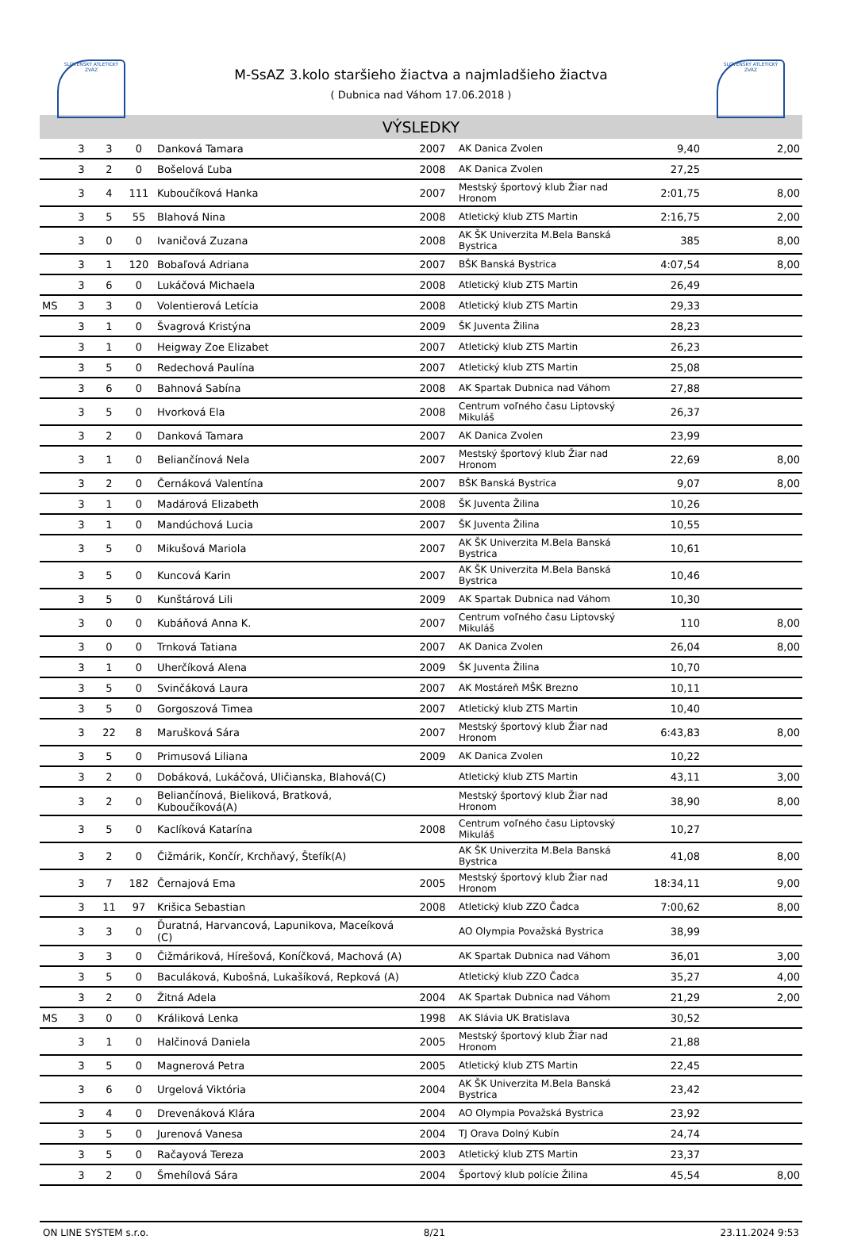SLOVENSKÝ ATLETICKÝ ZVÄZ
SLOVENSKÝ ATLETICKÝ ZVÄZ
M-SsAZ 3.kolo staršieho žiactva a najmladšieho žiactva
( Dubnica nad Váhom 17.06.2018 )
VÝSLEDKY
| | 3 | 3 | 0 | Danková Tamara | 2007 | AK Danica Zvolen | 9,40 | 2,00 |
| | 3 | 2 | 0 | Bošelová Ľuba | 2008 | AK Danica Zvolen | 27,25 | |
| | 3 | 4 | 111 | Kuboučíková Hanka | 2007 | Mestský športový klub Žiar nad Hronom | 2:01,75 | 8,00 |
| | 3 | 5 | 55 | Blahová Nina | 2008 | Atletický klub ZTS Martin | 2:16,75 | 2,00 |
| | 3 | 0 | 0 | Ivaničová Zuzana | 2008 | AK ŠK Univerzita M.Bela Banská Bystrica | 385 | 8,00 |
| | 3 | 1 | 120 | Bobaľová Adriana | 2007 | BŠK Banská Bystrica | 4:07,54 | 8,00 |
| | 3 | 6 | 0 | Lukáčová Michaela | 2008 | Atletický klub ZTS Martin | 26,49 | |
| MS | 3 | 3 | 0 | Volentierová Letícia | 2008 | Atletický klub ZTS Martin | 29,33 | |
| | 3 | 1 | 0 | Švagrová Kristýna | 2009 | ŠK Juventa Žilina | 28,23 | |
| | 3 | 1 | 0 | Heigway Zoe Elizabet | 2007 | Atletický klub ZTS Martin | 26,23 | |
| | 3 | 5 | 0 | Redechová Paulína | 2007 | Atletický klub ZTS Martin | 25,08 | |
| | 3 | 6 | 0 | Bahnová Sabína | 2008 | AK Spartak Dubnica nad Váhom | 27,88 | |
| | 3 | 5 | 0 | Hvorková Ela | 2008 | Centrum voľného času Liptovský Mikuláš | 26,37 | |
| | 3 | 2 | 0 | Danková Tamara | 2007 | AK Danica Zvolen | 23,99 | |
| | 3 | 1 | 0 | Beliančínová Nela | 2007 | Mestský športový klub Žiar nad Hronom | 22,69 | 8,00 |
| | 3 | 2 | 0 | Černáková Valentína | 2007 | BŠK Banská Bystrica | 9,07 | 8,00 |
| | 3 | 1 | 0 | Madárová Elizabeth | 2008 | ŠK Juventa Žilina | 10,26 | |
| | 3 | 1 | 0 | Mandúchová Lucia | 2007 | ŠK Juventa Žilina | 10,55 | |
| | 3 | 5 | 0 | Mikušová Mariola | 2007 | AK ŠK Univerzita M.Bela Banská Bystrica | 10,61 | |
| | 3 | 5 | 0 | Kuncová Karin | 2007 | AK ŠK Univerzita M.Bela Banská Bystrica | 10,46 | |
| | 3 | 5 | 0 | Kunštárová Lili | 2009 | AK Spartak Dubnica nad Váhom | 10,30 | |
| | 3 | 0 | 0 | Kubáňová Anna K. | 2007 | Centrum voľného času Liptovský Mikuláš | 110 | 8,00 |
| | 3 | 0 | 0 | Trnková Tatiana | 2007 | AK Danica Zvolen | 26,04 | 8,00 |
| | 3 | 1 | 0 | Uherčíková Alena | 2009 | ŠK Juventa Žilina | 10,70 | |
| | 3 | 5 | 0 | Svinčáková Laura | 2007 | AK Mostáreň MŠK Brezno | 10,11 | |
| | 3 | 5 | 0 | Gorgoszová Timea | 2007 | Atletický klub ZTS Martin | 10,40 | |
| | 3 | 22 | 8 | Marušková Sára | 2007 | Mestský športový klub Žiar nad Hronom | 6:43,83 | 8,00 |
| | 3 | 5 | 0 | Primusová Liliana | 2009 | AK Danica Zvolen | 10,22 | |
| | 3 | 2 | 0 | Dobáková, Lukáčová, Uličianska, Blahová(C) | | Atletický klub ZTS Martin | 43,11 | 3,00 |
| | 3 | 2 | 0 | Beliančínová, Bieliková, Bratková, Kuboučíková(A) | | Mestský športový klub Žiar nad Hronom | 38,90 | 8,00 |
| | 3 | 5 | 0 | Kaclíková Katarína | 2008 | Centrum voľného času Liptovský Mikuláš | 10,27 | |
| | 3 | 2 | 0 | Čižmárik, Končír, Krchňavý, Štefík(A) | | AK ŠK Univerzita M.Bela Banská Bystrica | 41,08 | 8,00 |
| | 3 | 7 | 182 | Černajová Ema | 2005 | Mestský športový klub Žiar nad Hronom | 18:34,11 | 9,00 |
| | 3 | 11 | 97 | Krišica Sebastian | 2008 | Atletický klub ZZO Čadca | 7:00,62 | 8,00 |
| | 3 | 3 | 0 | Ďuratná, Harvancová, Lapunikova, Maceíková (C) | | AO Olympia Považská Bystrica | 38,99 | |
| | 3 | 3 | 0 | Čižmáriková, Hírešová, Koníčková, Machová (A) | | AK Spartak Dubnica nad Váhom | 36,01 | 3,00 |
| | 3 | 5 | 0 | Baculáková, Kubošná, Lukašíková, Repková (A) | | Atletický klub ZZO Čadca | 35,27 | 4,00 |
| | 3 | 2 | 0 | Žitná Adela | 2004 | AK Spartak Dubnica nad Váhom | 21,29 | 2,00 |
| MS | 3 | 0 | 0 | Králiková Lenka | 1998 | AK Slávia UK Bratislava | 30,52 | |
| | 3 | 1 | 0 | Halčinová Daniela | 2005 | Mestský športový klub Žiar nad Hronom | 21,88 | |
| | 3 | 5 | 0 | Magnerová Petra | 2005 | Atletický klub ZTS Martin | 22,45 | |
| | 3 | 6 | 0 | Urgelová Viktória | 2004 | AK ŠK Univerzita M.Bela Banská Bystrica | 23,42 | |
| | 3 | 4 | 0 | Drevenáková Klára | 2004 | AO Olympia Považská Bystrica | 23,92 | |
| | 3 | 5 | 0 | Jurenová Vanesa | 2004 | TJ Orava Dolný Kubín | 24,74 | |
| | 3 | 5 | 0 | Račayová Tereza | 2003 | Atletický klub ZTS Martin | 23,37 | |
| | 3 | 2 | 0 | Šmehílová Sára | 2004 | Športový klub polície Žilina | 45,54 | 8,00 |
ON LINE SYSTEM s.r.o. 8/21 23.11.2024 9:53